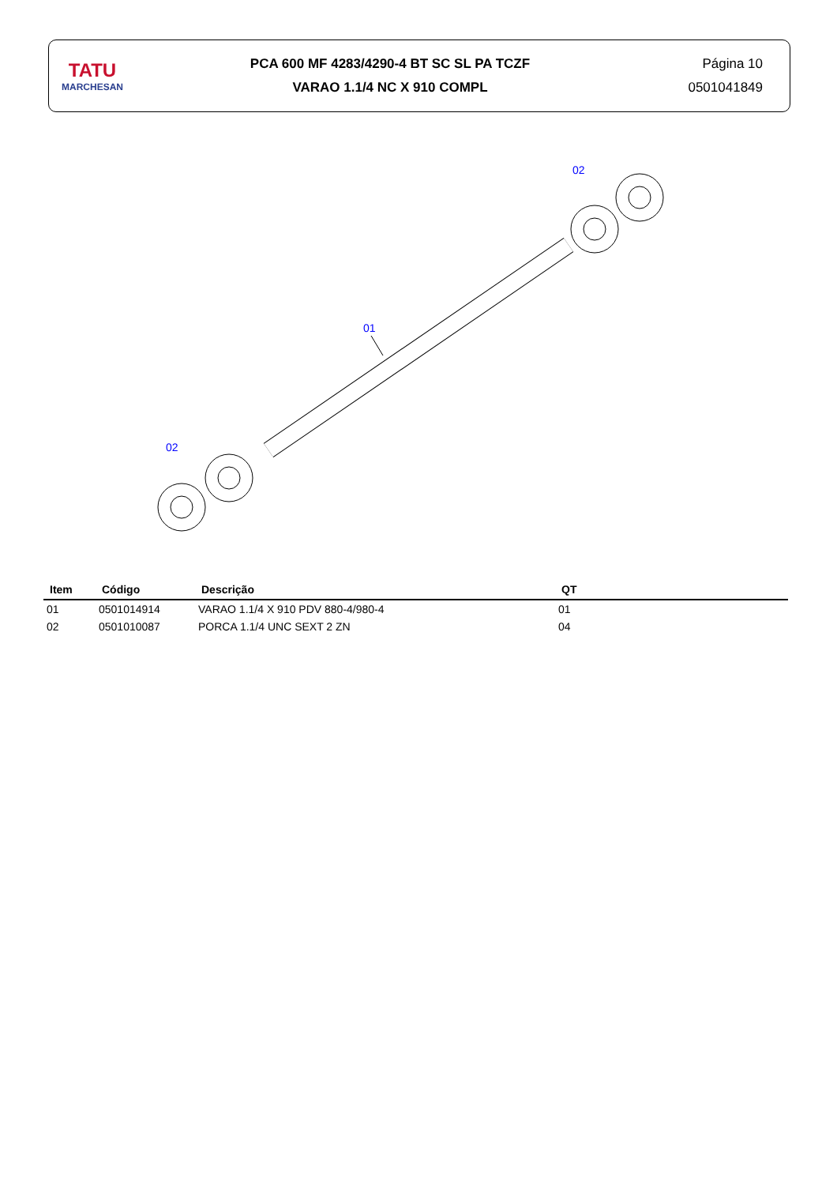TATU
MARCHESAN
PCA 600 MF 4283/4290-4 BT SC SL PA TCZF
VARAO 1.1/4 NC X 910 COMPL
Página 10
0501041849
01
02
02
| Item | Código | Descrição | QT |
| --- | --- | --- | --- |
| 01 | 0501014914 | VARAO 1.1/4 X 910 PDV 880-4/980-4 | 01 |
| 02 | 0501010087 | PORCA 1.1/4 UNC SEXT 2 ZN | 04 |